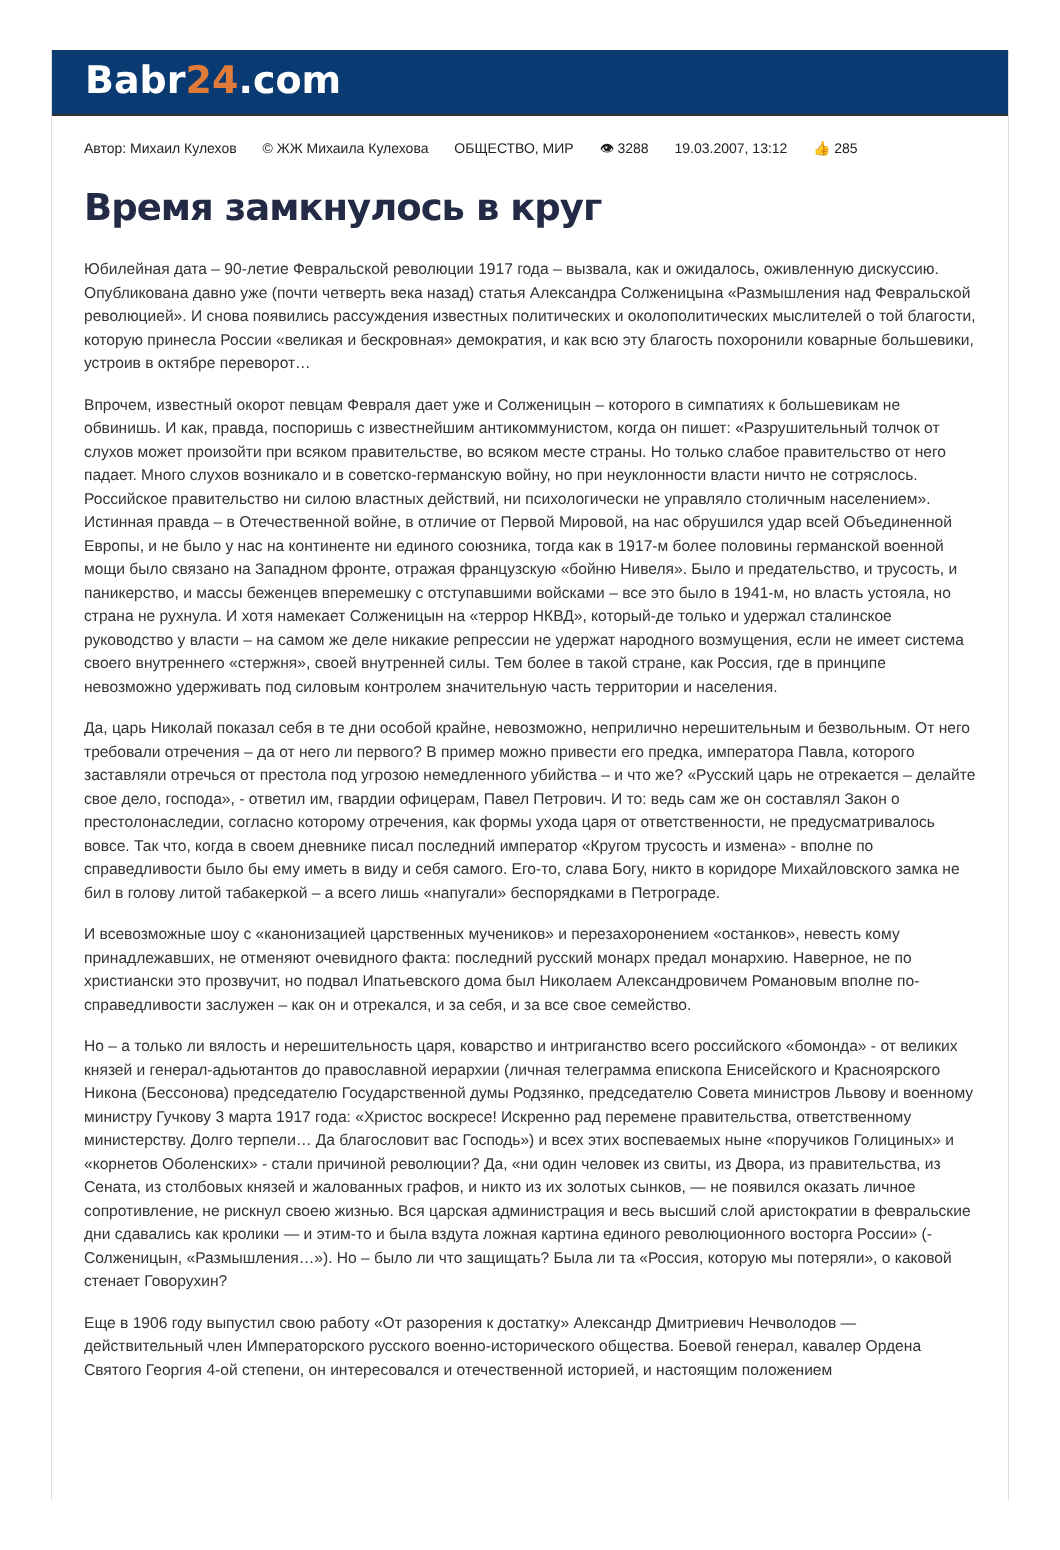Babr24.com
Автор: Михаил Кулехов © ЖЖ Михаила Кулехова ОБЩЕСТВО, МИР 👁 3288 19.03.2007, 13:12 👍 285
Время замкнулось в круг
Юбилейная дата – 90-летие Февральской революции 1917 года – вызвала, как и ожидалось, оживленную дискуссию. Опубликована давно уже (почти четверть века назад) статья Александра Солженицына «Размышления над Февральской революцией». И снова появились рассуждения известных политических и околополитических мыслителей о той благости, которую принесла России «великая и бескровная» демократия, и как всю эту благость похоронили коварные большевики, устроив в октябре переворот…
Впрочем, известный окорот певцам Февраля дает уже и Солженицын – которого в симпатиях к большевикам не обвинишь. И как, правда, поспоришь с известнейшим антикоммунистом, когда он пишет: «Разрушительный толчок от слухов может произойти при всяком правительстве, во всяком месте страны. Но только слабое правительство от него падает. Много слухов возникало и в советско-германскую войну, но при неуклонности власти ничто не сотряслось. Российское правительство ни силою властных действий, ни психологически не управляло столичным населением». Истинная правда – в Отечественной войне, в отличие от Первой Мировой, на нас обрушился удар всей Объединенной Европы, и не было у нас на континенте ни единого союзника, тогда как в 1917-м более половины германской военной мощи было связано на Западном фронте, отражая французскую «бойню Нивеля». Было и предательство, и трусость, и паникерство, и массы беженцев вперемешку с отступавшими войсками – все это было в 1941-м, но власть устояла, но страна не рухнула. И хотя намекает Солженицын на «террор НКВД», который-де только и удержал сталинское руководство у власти – на самом же деле никакие репрессии не удержат народного возмущения, если не имеет система своего внутреннего «стержня», своей внутренней силы. Тем более в такой стране, как Россия, где в принципе невозможно удерживать под силовым контролем значительную часть территории и населения.
Да, царь Николай показал себя в те дни особой крайне, невозможно, неприлично нерешительным и безвольным. От него требовали отречения – да от него ли первого? В пример можно привести его предка, императора Павла, которого заставляли отречься от престола под угрозою немедленного убийства – и что же? «Русский царь не отрекается – делайте свое дело, господа», - ответил им, гвардии офицерам, Павел Петрович. И то: ведь сам же он составлял Закон о престолонаследии, согласно которому отречения, как формы ухода царя от ответственности, не предусматривалось вовсе. Так что, когда в своем дневнике писал последний император «Кругом трусость и измена» - вполне по справедливости было бы ему иметь в виду и себя самого. Его-то, слава Богу, никто в коридоре Михайловского замка не бил в голову литой табакеркой – а всего лишь «напугали» беспорядками в Петрограде.
И всевозможные шоу с «канонизацией царственных мучеников» и перезахоронением «останков», невесть кому принадлежавших, не отменяют очевидного факта: последний русский монарх предал монархию. Наверное, не по христиански это прозвучит, но подвал Ипатьевского дома был Николаем Александровичем Романовым вполне по-справедливости заслужен – как он и отрекался, и за себя, и за все свое семейство.
Но – а только ли вялость и нерешительность царя, коварство и интриганство всего российского «бомонда» - от великих князей и генерал-адьютантов до православной иерархии (личная телеграмма епископа Енисейского и Красноярского Никона (Бессонова) председателю Государственной думы Родзянко, председателю Совета министров Львову и военному министру Гучкову 3 марта 1917 года: «Христос воскресе! Искренно рад перемене правительства, ответственному министерству. Долго терпели… Да благословит вас Господь») и всех этих воспеваемых ныне «поручиков Голициных» и «корнетов Оболенских» - стали причиной революции? Да, «ни один человек из свиты, из Двора, из правительства, из Сената, из столбовых князей и жалованных графов, и никто из их золотых сынков, — не появился оказать личное сопротивление, не рискнул своею жизнью. Вся царская администрация и весь высший слой аристократии в февральские дни сдавались как кролики — и этим-то и была вздута ложная картина единого революционного восторга России» (- Солженицын, «Размышления…»). Но – было ли что защищать? Была ли та «Россия, которую мы потеряли», о каковой стенает Говорухин?
Еще в 1906 году выпустил свою работу «От разорения к достатку» Александр Дмитриевич Нечволодов — действительный член Императорского русского военно-исторического общества. Боевой генерал, кавалер Ордена Святого Георгия 4-ой степени, он интересовался и отечественной историей, и настоящим положением